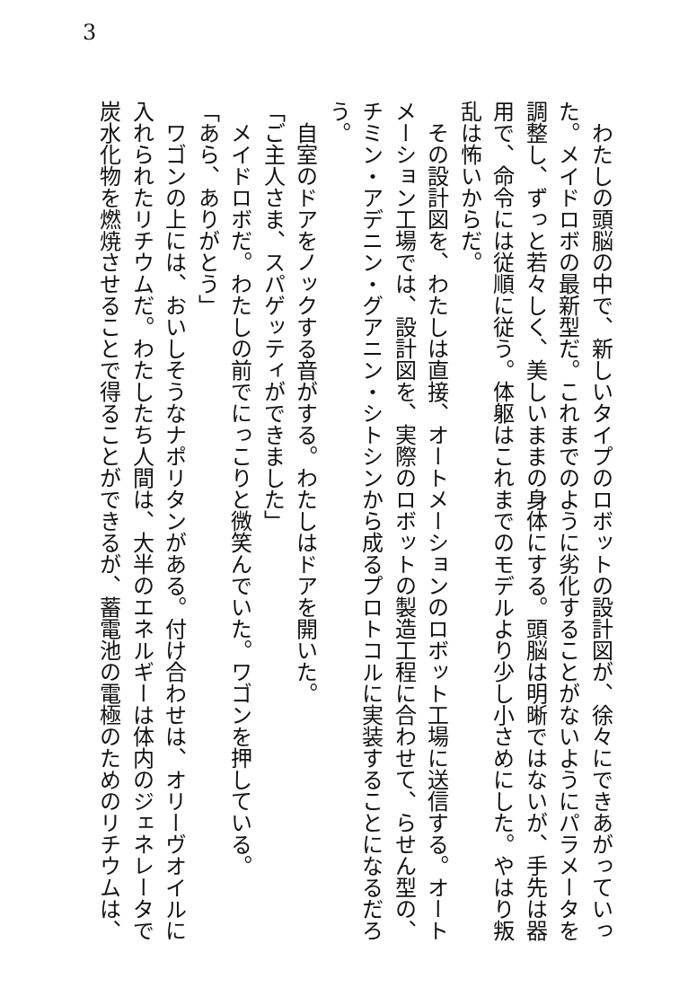3
　わたしの頭脳の中で、新しいタイプのロボットの設計図が、徐々にできあがっていった。メイドロボの最新型だ。これまでのように劣化することがないようにパラメータを調整し、ずっと若々しく、美しいままの身体にする。頭脳は明晰ではないが、手先は器用で、命令には従順に従う。体躯はこれまでのモデルより少し小さめにした。やはり叛乱は怖いからだ。
　その設計図を、わたしは直接、オートメーションのロボット工場に送信する。オートメーション工場では、設計図を、実際のロボットの製造工程に合わせて、らせん型の、チミン・アデニン・グアニン・シトシンから成るプロトコルに実装することになるだろう。
　自室のドアをノックする音がする。わたしはドアを開いた。
「ご主人さま、スパゲッティができました」
　メイドロボだ。わたしの前でにっこりと微笑んでいた。ワゴンを押している。
「あら、ありがとう」
　ワゴンの上には、おいしそうなナポリタンがある。付け合わせは、オリーヴオイルに入れられたリチウムだ。わたしたち人間は、大半のエネルギーは体内のジェネレータで炭水化物を燃焼させることで得ることができるが、蓄電池の電極のためのリチウムは、